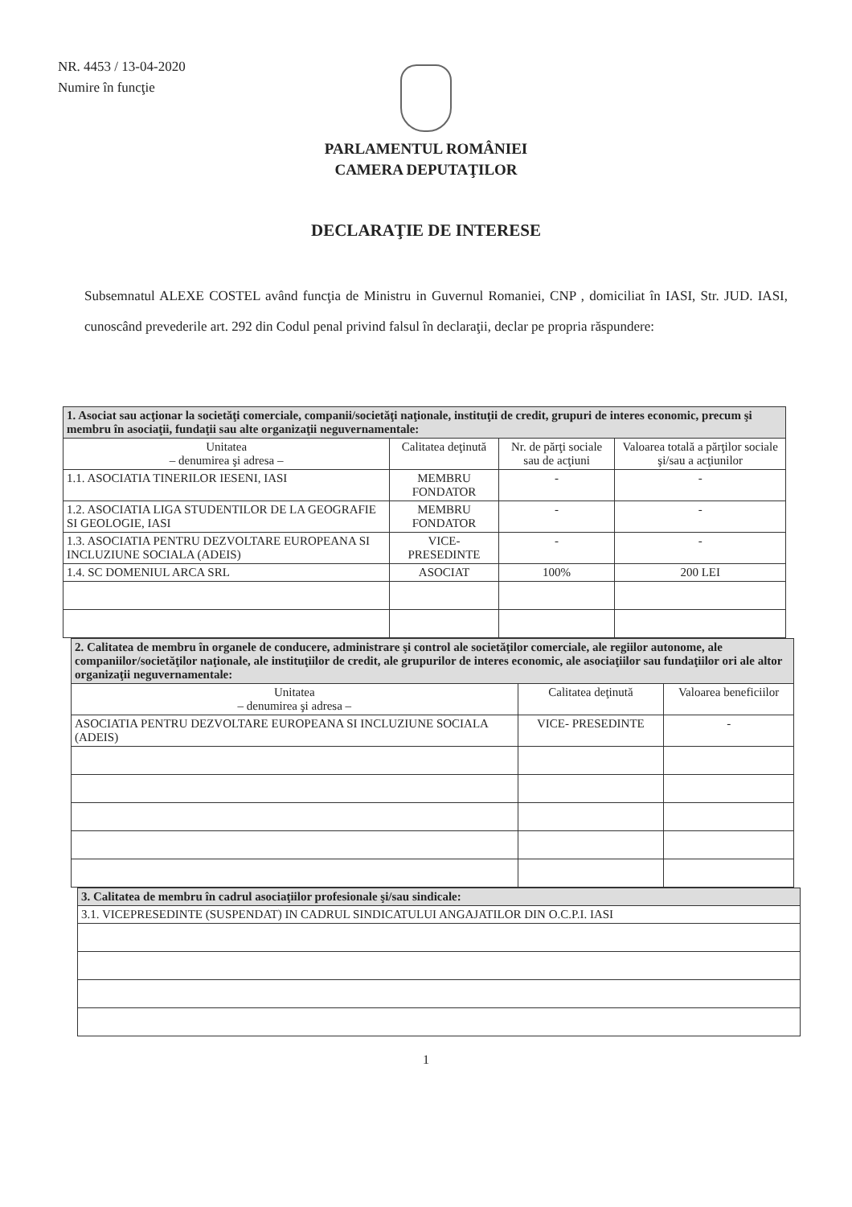NR. 4453 / 13-04-2020
Numire în funcţie
PARLAMENTUL ROMÂNIEI
CAMERA DEPUTAŢILOR
DECLARAŢIE DE INTERESE
Subsemnatul ALEXE COSTEL având funcţia de Ministru in Guvernul Romaniei, CNP , domiciliat în IASI, Str. JUD. IASI, cunoscând prevederile art. 292 din Codul penal privind falsul în declaraţii, declar pe propria răspundere:
| 1. Asociat sau acţionar la societăţi comerciale, companii/societăţi naţionale, instituţii de credit, grupuri de interes economic, precum şi membru în asociaţii, fundaţii sau alte organizaţii neguvernamentale: | | | |
| Unitatea – denumirea şi adresa – | Calitatea deţinută | Nr. de părţi sociale sau de acţiuni | Valoarea totală a părţilor sociale şi/sau a acţiunilor |
| 1.1. ASOCIATIA TINERILOR IESENI, IASI | MEMBRU FONDATOR | - | - |
| 1.2. ASOCIATIA LIGA STUDENTILOR DE LA GEOGRAFIE SI GEOLOGIE, IASI | MEMBRU FONDATOR | - | - |
| 1.3. ASOCIATIA PENTRU DEZVOLTARE EUROPEANA SI INCLUZIUNE SOCIALA (ADEIS) | VICE-PRESEDINTE | - | - |
| 1.4. SC DOMENIUL ARCA SRL | ASOCIAT | 100% | 200 LEI |
| 2. Calitatea de membru în organele de conducere, administrare şi control ale societăţilor comerciale, ale regiilor autonome, ale companiilor/societăţilor naţionale, ale instituţiilor de credit, ale grupurilor de interes economic, ale asociaţiilor sau fundaţiilor ori ale altor organizaţii neguvernamentale: | | |
| Unitatea – denumirea şi adresa – | Calitatea deţinută | Valoarea beneficiilor |
| ASOCIATIA PENTRU DEZVOLTARE EUROPEANA SI INCLUZIUNE SOCIALA (ADEIS) | VICE- PRESEDINTE | - |
| 3. Calitatea de membru în cadrul asociaţiilor profesionale şi/sau sindicale: |
| 3.1. VICEPRESEDINTE (SUSPENDAT) IN CADRUL SINDICATULUI ANGAJATILOR DIN O.C.P.I. IASI |
1